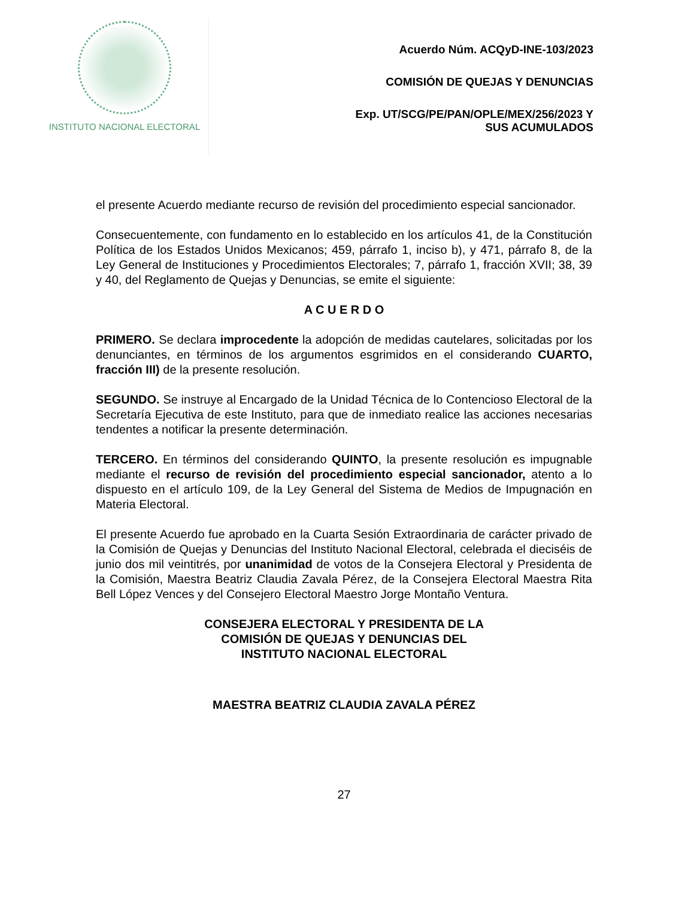INSTITUTO NACIONAL ELECTORAL
Acuerdo Núm. ACQyD-INE-103/2023
COMISIÓN DE QUEJAS Y DENUNCIAS
Exp. UT/SCG/PE/PAN/OPLE/MEX/256/2023 Y
SUS ACUMULADOS
el presente Acuerdo mediante recurso de revisión del procedimiento especial sancionador.
Consecuentemente, con fundamento en lo establecido en los artículos 41, de la Constitución Política de los Estados Unidos Mexicanos; 459, párrafo 1, inciso b), y 471, párrafo 8, de la Ley General de Instituciones y Procedimientos Electorales; 7, párrafo 1, fracción XVII; 38, 39 y 40, del Reglamento de Quejas y Denuncias, se emite el siguiente:
A C U E R D O
PRIMERO. Se declara improcedente la adopción de medidas cautelares, solicitadas por los denunciantes, en términos de los argumentos esgrimidos en el considerando CUARTO, fracción III) de la presente resolución.
SEGUNDO. Se instruye al Encargado de la Unidad Técnica de lo Contencioso Electoral de la Secretaría Ejecutiva de este Instituto, para que de inmediato realice las acciones necesarias tendentes a notificar la presente determinación.
TERCERO. En términos del considerando QUINTO, la presente resolución es impugnable mediante el recurso de revisión del procedimiento especial sancionador, atento a lo dispuesto en el artículo 109, de la Ley General del Sistema de Medios de Impugnación en Materia Electoral.
El presente Acuerdo fue aprobado en la Cuarta Sesión Extraordinaria de carácter privado de la Comisión de Quejas y Denuncias del Instituto Nacional Electoral, celebrada el dieciséis de junio dos mil veintitrés, por unanimidad de votos de la Consejera Electoral y Presidenta de la Comisión, Maestra Beatriz Claudia Zavala Pérez, de la Consejera Electoral Maestra Rita Bell López Vences y del Consejero Electoral Maestro Jorge Montaño Ventura.
CONSEJERA ELECTORAL Y PRESIDENTA DE LA
COMISIÓN DE QUEJAS Y DENUNCIAS DEL
INSTITUTO NACIONAL ELECTORAL
MAESTRA BEATRIZ CLAUDIA ZAVALA PÉREZ
27